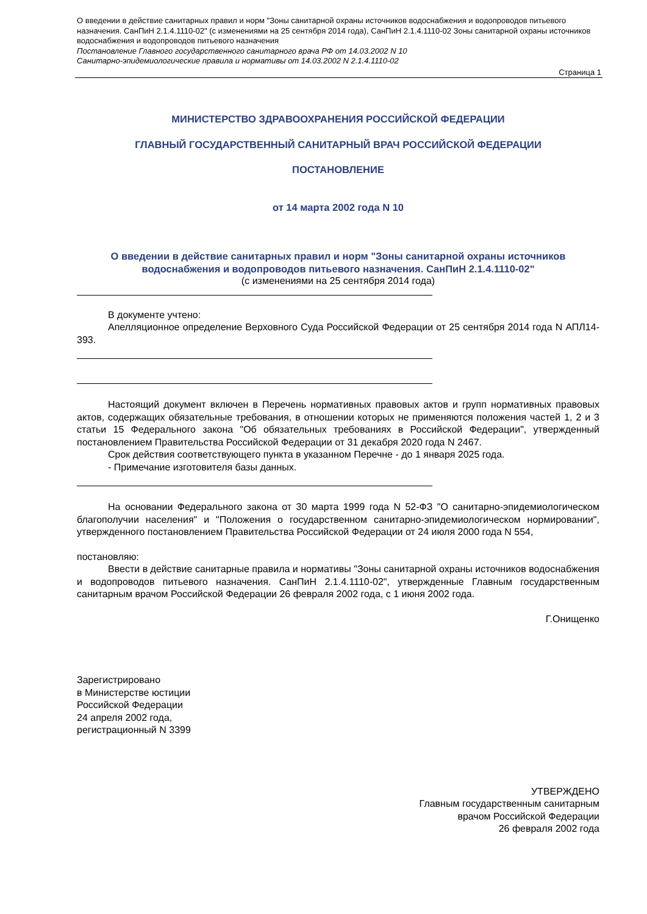О введении в действие санитарных правил и норм "Зоны санитарной охраны источников водоснабжения и водопроводов питьевого назначения. СанПиН 2.1.4.1110-02" (с изменениями на 25 сентября 2014 года), СанПиН 2.1.4.1110-02 Зоны санитарной охраны источников водоснабжения и водопроводов питьевого назначения
Постановление Главного государственного санитарного врача РФ от 14.03.2002 N 10
Санитарно-эпидемиологические правила и нормативы от 14.03.2002 N 2.1.4.1110-02
Страница 1
МИНИСТЕРСТВО ЗДРАВООХРАНЕНИЯ РОССИЙСКОЙ ФЕДЕРАЦИИ
ГЛАВНЫЙ ГОСУДАРСТВЕННЫЙ САНИТАРНЫЙ ВРАЧ РОССИЙСКОЙ ФЕДЕРАЦИИ
ПОСТАНОВЛЕНИЕ
от 14 марта 2002 года N 10
О введении в действие санитарных правил и норм "Зоны санитарной охраны источников водоснабжения и водопроводов питьевого назначения. СанПиН 2.1.4.1110-02"
(с изменениями на 25 сентября 2014 года)
В документе учтено:
Апелляционное определение Верховного Суда Российской Федерации от 25 сентября 2014 года N АПЛ14-393.
Настоящий документ включен в Перечень нормативных правовых актов и групп нормативных правовых актов, содержащих обязательные требования, в отношении которых не применяются положения частей 1, 2 и 3 статьи 15 Федерального закона "Об обязательных требованиях в Российской Федерации", утвержденный постановлением Правительства Российской Федерации от 31 декабря 2020 года N 2467.
Срок действия соответствующего пункта в указанном Перечне - до 1 января 2025 года.
- Примечание изготовителя базы данных.
На основании Федерального закона от 30 марта 1999 года N 52-ФЗ "О санитарно-эпидемиологическом благополучии населения" и "Положения о государственном санитарно-эпидемиологическом нормировании", утвержденного постановлением Правительства Российской Федерации от 24 июля 2000 года N 554,
постановляю:
Ввести в действие санитарные правила и нормативы "Зоны санитарной охраны источников водоснабжения и водопроводов питьевого назначения. СанПиН 2.1.4.1110-02", утвержденные Главным государственным санитарным врачом Российской Федерации 26 февраля 2002 года, с 1 июня 2002 года.
Г.Онищенко
Зарегистрировано
в Министерстве юстиции
Российской Федерации
24 апреля 2002 года,
регистрационный N 3399
УТВЕРЖДЕНО
Главным государственным санитарным
врачом Российской Федерации
26 февраля 2002 года